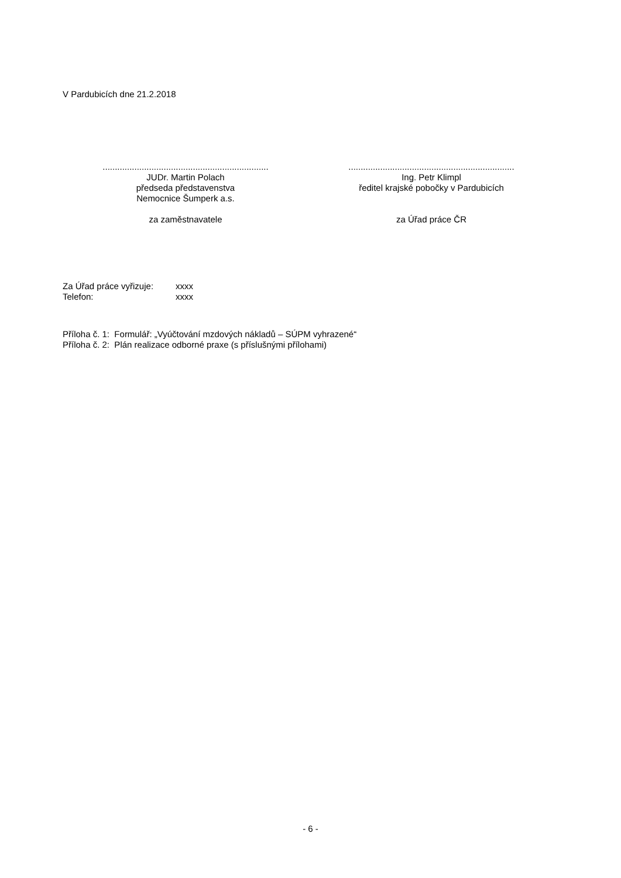V Pardubicích dne 21.2.2018
....................................................................
JUDr. Martin Polach
předseda představenstva
Nemocnice Šumperk a.s.
za zaměstnavatele
....................................................................
Ing. Petr Klimpl
ředitel krajské pobočky v Pardubicích
za Úřad práce ČR
| Za Úřad práce vyřizuje: | xxxx |
| Telefon: | xxxx |
Příloha č. 1: Formulář: „Vyúčtování mzdových nákladů – SÚPM vyhrazené“
Příloha č. 2: Plán realizace odborné praxe (s příslušnými přílohami)
- 6 -